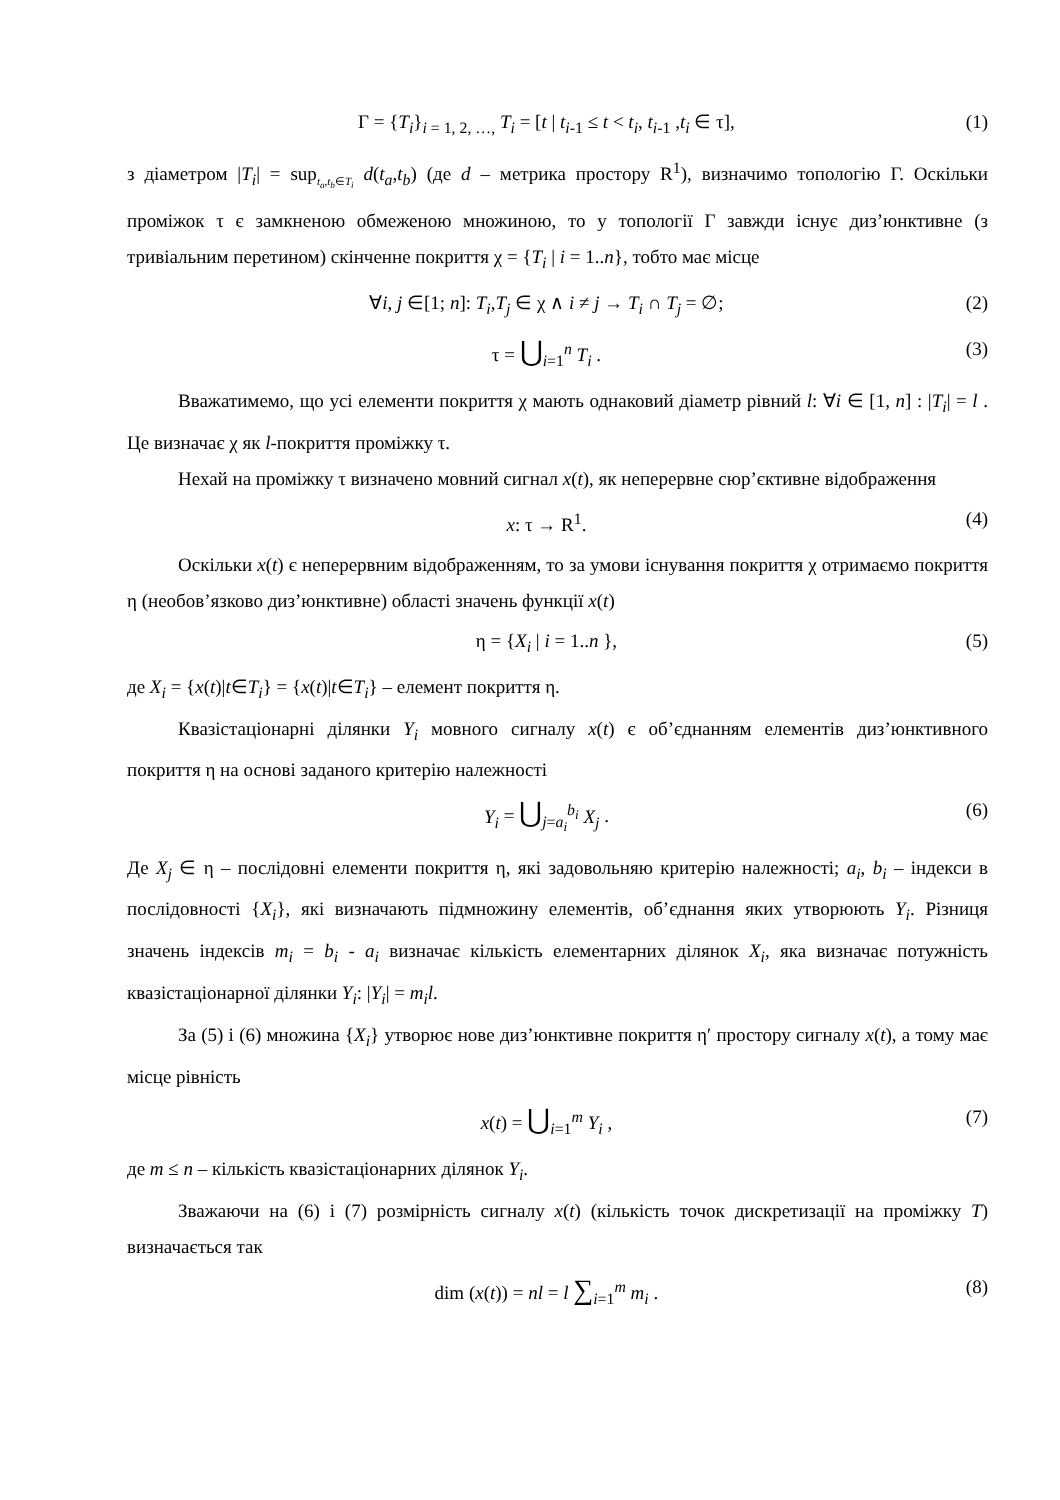Γ = {T<sub>i</sub>}<sub>i = 1, 2, …,</sub> T<sub>i</sub> = [t | t<sub>i</sub><sub>-1</sub> ≤ t < t<sub>i</sub>, t<sub>i</sub><sub>-1</sub> ,t<sub>i</sub> ∈ τ], (1)
з діаметром |T<sub>i</sub>| = sup<sub>t<sub>a</sub>,t<sub>b</sub>∈T<sub>i</sub></sub> d(t<sub>a</sub>,t<sub>b</sub>) (де d – метрика простору R<sup>1</sup>), визначимо топологію Γ. Оскільки проміжок τ є замкненою обмеженою множиною, то у топології Γ завжди існує диз’юнктивне (з тривіальним перетином) скінченне покриття χ = {T<sub>i</sub> | i = 1..n}, тобто має місце
∀i, j ∈[1; n]: T<sub>i</sub>,T<sub>j</sub> ∈ χ ∧ i ≠ j → T<sub>i</sub> ∩ T<sub>j</sub> = ∅; (2)
τ = ⋃<sub>i=1</sub><sup>n</sup> T<sub>i</sub> . (3)
Вважатимемо, що усі елементи покриття χ мають однаковий діаметр рівний l: ∀i ∈ [1, n] : |T<sub>i</sub>| = l . Це визначає χ як l-покриття проміжку τ.
Нехай на проміжку τ визначено мовний сигнал x(t), як неперервне сюр’єктивне відображення
x: τ → R<sup>1</sup>. (4)
Оскільки x(t) є неперервним відображенням, то за умови існування покриття χ отримаємо покриття η (необов’язково диз’юнктивне) області значень функції x(t)
η = {X<sub>i</sub> | i = 1..n }, (5)
де X<sub>i</sub> = {x(t)|t∈T<sub>i</sub>} = {x(t)|t∈T<sub>i</sub>} – елемент покриття η.
Квазістаціонарні ділянки Y<sub>i</sub> мовного сигналу x(t) є об’єднанням елементів диз’юнктивного покриття η на основі заданого критерію належності
Y<sub>i</sub> = ⋃<sub>j=a<sub>i</sub></sub><sup>b<sub>i</sub></sup> X<sub>j</sub> . (6)
Де X<sub>j</sub> ∈ η – послідовні елементи покриття η, які задовольняю критерію належності; a<sub>i</sub>, b<sub>i</sub> – індекси в послідовності {X<sub>i</sub>}, які визначають підмножину елементів, об’єднання яких утворюють Y<sub>i</sub>. Різниця значень індексів m<sub>i</sub> = b<sub>i</sub> - a<sub>i</sub> визначає кількість елементарних ділянок X<sub>i</sub>, яка визначає потужність квазістаціонарної ділянки Y<sub>i</sub>: |Y<sub>i</sub>| = m<sub>i</sub>l.
За (5) і (6) множина {X<sub>i</sub>} утворює нове диз’юнктивне покриття η′ простору сигналу x(t), а тому має місце рівність
x(t) = ⋃<sub>i=1</sub><sup>m</sup> Y<sub>i</sub> , (7)
де m ≤ n – кількість квазістаціонарних ділянок Y<sub>i</sub>.
Зважаючи на (6) і (7) розмірність сигналу x(t) (кількість точок дискретизації на проміжку T) визначається так
dim (x(t)) = nl = l ∑<sub>i=1</sub><sup>m</sup> m<sub>i</sub> . (8)